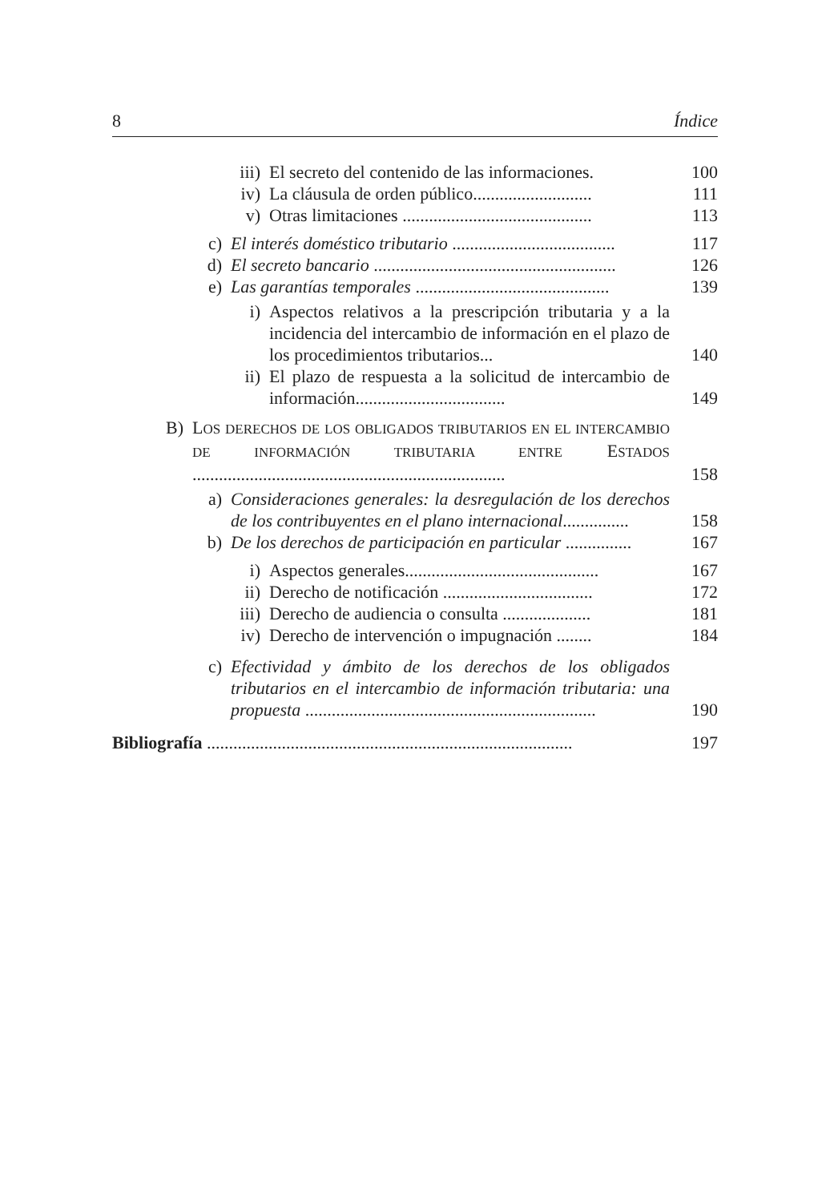8 Índice
iii) El secreto del contenido de las informaciones. 100
iv) La cláusula de orden público........................... 111
v) Otras limitaciones ........................................... 113
c) El interés doméstico tributario ..................................... 117
d) El secreto bancario ....................................................... 126
e) Las garantías temporales ............................................ 139
i) Aspectos relativos a la prescripción tributaria y a la incidencia del intercambio de información en el plazo de los procedimientos tributarios... 140
ii) El plazo de respuesta a la solicitud de intercambio de información.................................. 149
B) LOS DERECHOS DE LOS OBLIGADOS TRIBUTARIOS EN EL INTERCAMBIO DE INFORMACIÓN TRIBUTARIA ENTRE ESTADOS ....................................................................... 158
a) Consideraciones generales: la desregulación de los derechos de los contribuyentes en el plano internacional............... 158
b) De los derechos de participación en particular ............... 167
i) Aspectos generales............................................ 167
ii) Derecho de notificación .................................. 172
iii) Derecho de audiencia o consulta .................... 181
iv) Derecho de intervención o impugnación ........ 184
c) Efectividad y ámbito de los derechos de los obligados tributarios en el intercambio de información tributaria: una propuesta .................................................................. 190
Bibliografía ................................................................................... 197